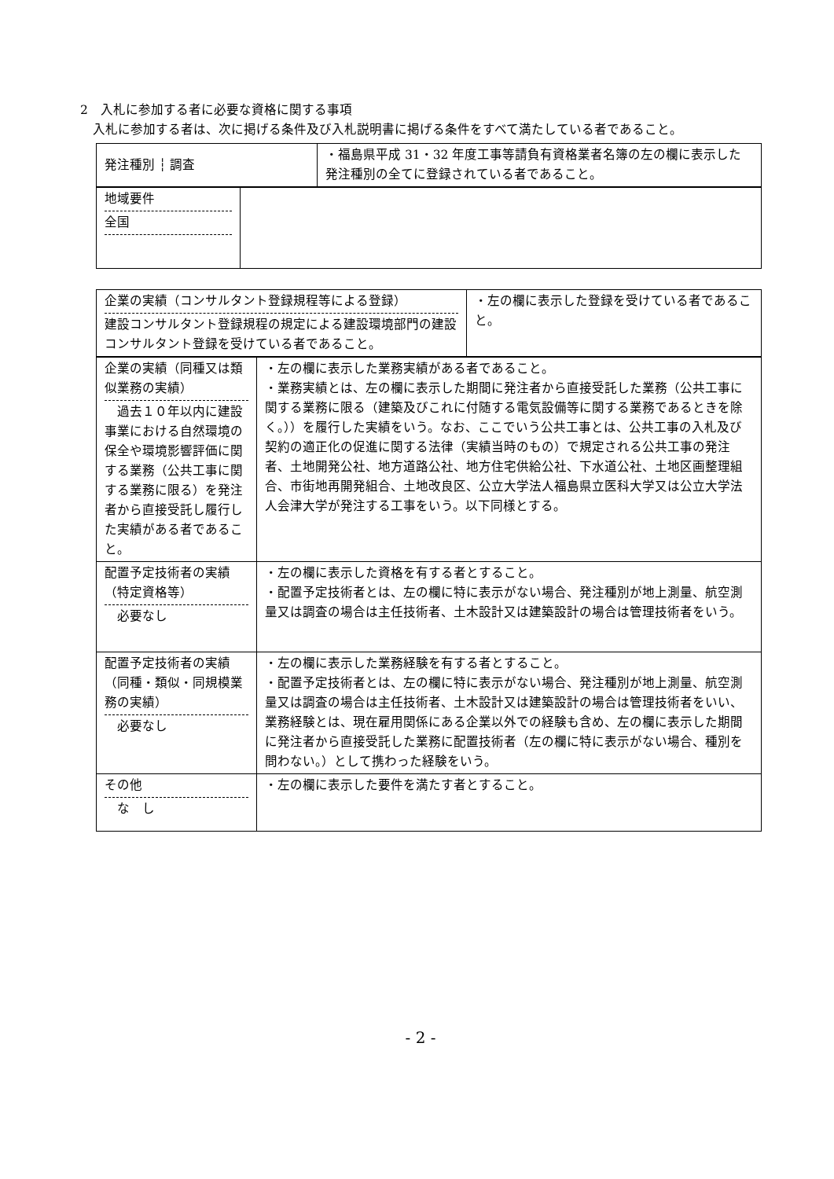2　入札に参加する者に必要な資格に関する事項
　入札に参加する者は、次に掲げる条件及び入札説明書に掲げる条件をすべて満たしている者であること。
| 発注種別 ┆ 調査 | ・福島県平成 31・32 年度工事等請負有資格業者名簿の左の欄に表示した発注種別の全てに登録されている者であること。 |
| 地域要件 全国 | |
| 企業の実績（コンサルタント登録規程等による登録） 建設コンサルタント登録規程の規定による建設環境部門の建設コンサルタント登録を受けている者であること。 | ・左の欄に表示した登録を受けている者であること。 |
| 企業の実績（同種又は類似業務の実績） 過去１０年以内に建設事業における自然環境の保全や環境影響評価に関する業務（公共工事に関する業務に限る）を発注者から直接受託し履行した実績がある者であること。 | ・左の欄に表示した業務実績がある者であること。 ・業務実績とは、左の欄に表示した期間に発注者から直接受託した業務（公共工事に関する業務に限る（建築及びこれに付随する電気設備等に関する業務であるときを除く。））を履行した実績をいう。なお、ここでいう公共工事とは、公共工事の入札及び契約の適正化の促進に関する法律（実績当時のもの）で規定される公共工事の発注者、土地開発公社、地方道路公社、地方住宅供給公社、下水道公社、土地区画整理組合、市街地再開発組合、土地改良区、公立大学法人福島県立医科大学又は公立大学法人会津大学が発注する工事をいう。以下同様とする。 |
| 配置予定技術者の実績（特定資格等） 必要なし | ・左の欄に表示した資格を有する者とすること。 ・配置予定技術者とは、左の欄に特に表示がない場合、発注種別が地上測量、航空測量又は調査の場合は主任技術者、土木設計又は建築設計の場合は管理技術者をいう。 |
| 配置予定技術者の実績（同種・類似・同規模業務の実績） 必要なし | ・左の欄に表示した業務経験を有する者とすること。 ・配置予定技術者とは、左の欄に特に表示がない場合、発注種別が地上測量、航空測量又は調査の場合は主任技術者、土木設計又は建築設計の場合は管理技術者をいい、業務経験とは、現在雇用関係にある企業以外での経験も含め、左の欄に表示した期間に発注者から直接受託した業務に配置技術者（左の欄に特に表示がない場合、種別を問わない。）として携わった経験をいう。 |
| その他 な し | ・左の欄に表示した要件を満たす者とすること。 |
- 2 -